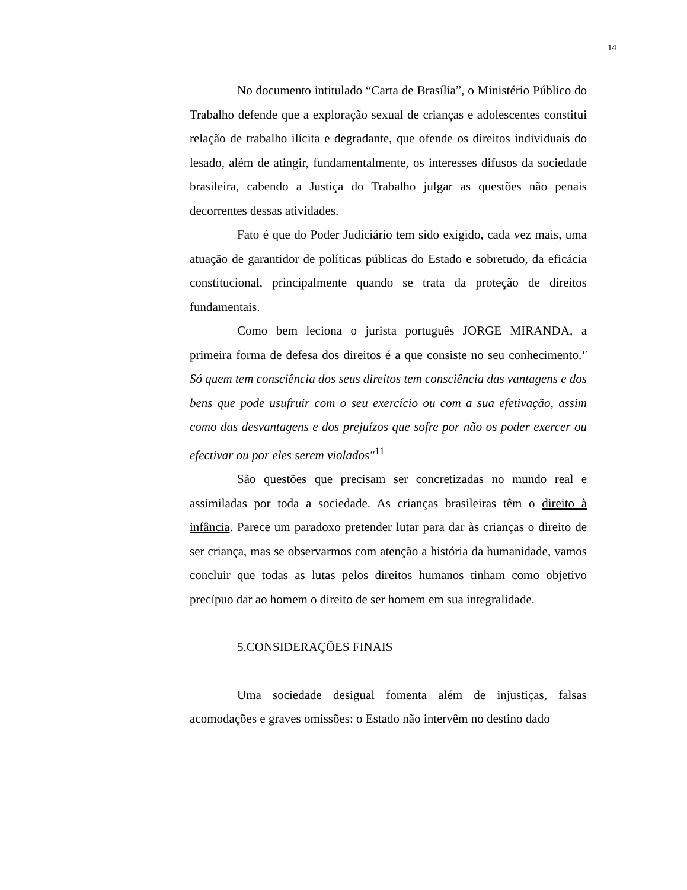14
No documento intitulado “Carta de Brasília”, o Ministério Público do Trabalho defende que a exploração sexual de crianças e adolescentes constitui relação de trabalho ilícita e degradante, que ofende os direitos individuais do lesado, além de atingir, fundamentalmente, os interesses difusos da sociedade brasileira, cabendo a Justiça do Trabalho julgar as questões não penais decorrentes dessas atividades.
Fato é que do Poder Judiciário tem sido exigido, cada vez mais, uma atuação de garantidor de políticas públicas do Estado e sobretudo, da eficácia constitucional, principalmente quando se trata da proteção de direitos fundamentais.
Como bem leciona o jurista português JORGE MIRANDA, a primeira forma de defesa dos direitos é a que consiste no seu conhecimento." Só quem tem consciência dos seus direitos tem consciência das vantagens e dos bens que pode usufruir com o seu exercício ou com a sua efetivação, assim como das desvantagens e dos prejuízos que sofre por não os poder exercer ou efectivar ou por eles serem violados"<sup>11</sup>
São questões que precisam ser concretizadas no mundo real e assimiladas por toda a sociedade. As crianças brasileiras têm o direito à infância. Parece um paradoxo pretender lutar para dar às crianças o direito de ser criança, mas se observarmos com atenção a história da humanidade, vamos concluir que todas as lutas pelos direitos humanos tinham como objetivo precípuo dar ao homem o direito de ser homem em sua integralidade.
5.CONSIDERAÇÕES FINAIS
Uma sociedade desigual fomenta além de injustiças, falsas acomodações e graves omissões: o Estado não intervêm no destino dado